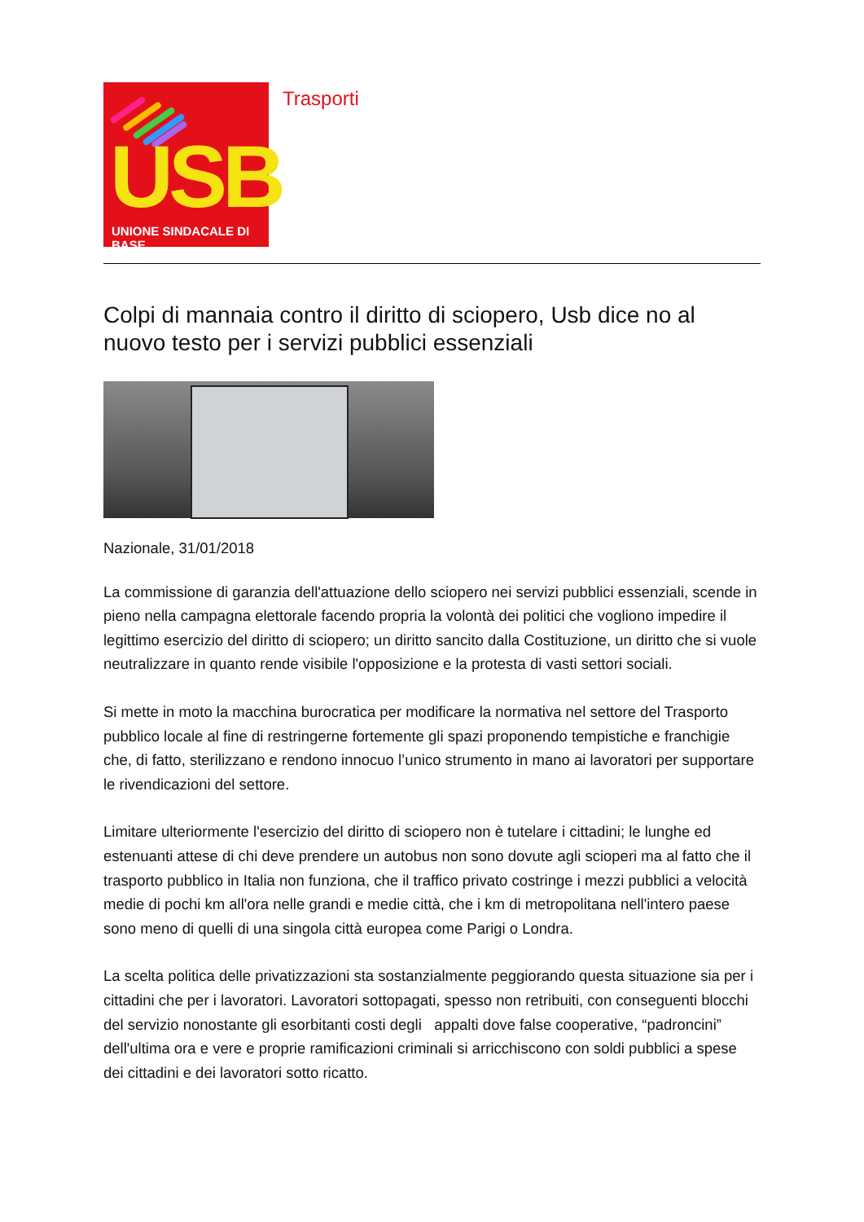USB UNIONE SINDACALE DI BASE
Trasporti
Colpi di mannaia contro il diritto di sciopero, Usb dice no al nuovo testo per i servizi pubblici essenziali
Nazionale, 31/01/2018
La commissione di garanzia dell'attuazione dello sciopero nei servizi pubblici essenziali, scende in pieno nella campagna elettorale facendo propria la volontà dei politici che vogliono impedire il legittimo esercizio del diritto di sciopero; un diritto sancito dalla Costituzione, un diritto che si vuole neutralizzare in quanto rende visibile l'opposizione e la protesta di vasti settori sociali.
Si mette in moto la macchina burocratica per modificare la normativa nel settore del Trasporto pubblico locale al fine di restringerne fortemente gli spazi proponendo tempistiche e franchigie che, di fatto, sterilizzano e rendono innocuo l’unico strumento in mano ai lavoratori per supportare le rivendicazioni del settore.
Limitare ulteriormente l'esercizio del diritto di sciopero non è tutelare i cittadini; le lunghe ed estenuanti attese di chi deve prendere un autobus non sono dovute agli scioperi ma al fatto che il trasporto pubblico in Italia non funziona, che il traffico privato costringe i mezzi pubblici a velocità medie di pochi km all'ora nelle grandi e medie città, che i km di metropolitana nell'intero paese sono meno di quelli di una singola città europea come Parigi o Londra.
La scelta politica delle privatizzazioni sta sostanzialmente peggiorando questa situazione sia per i cittadini che per i lavoratori. Lavoratori sottopagati, spesso non retribuiti, con conseguenti blocchi del servizio nonostante gli esorbitanti costi degli appalti dove false cooperative, “padroncini” dell'ultima ora e vere e proprie ramificazioni criminali si arricchiscono con soldi pubblici a spese dei cittadini e dei lavoratori sotto ricatto.